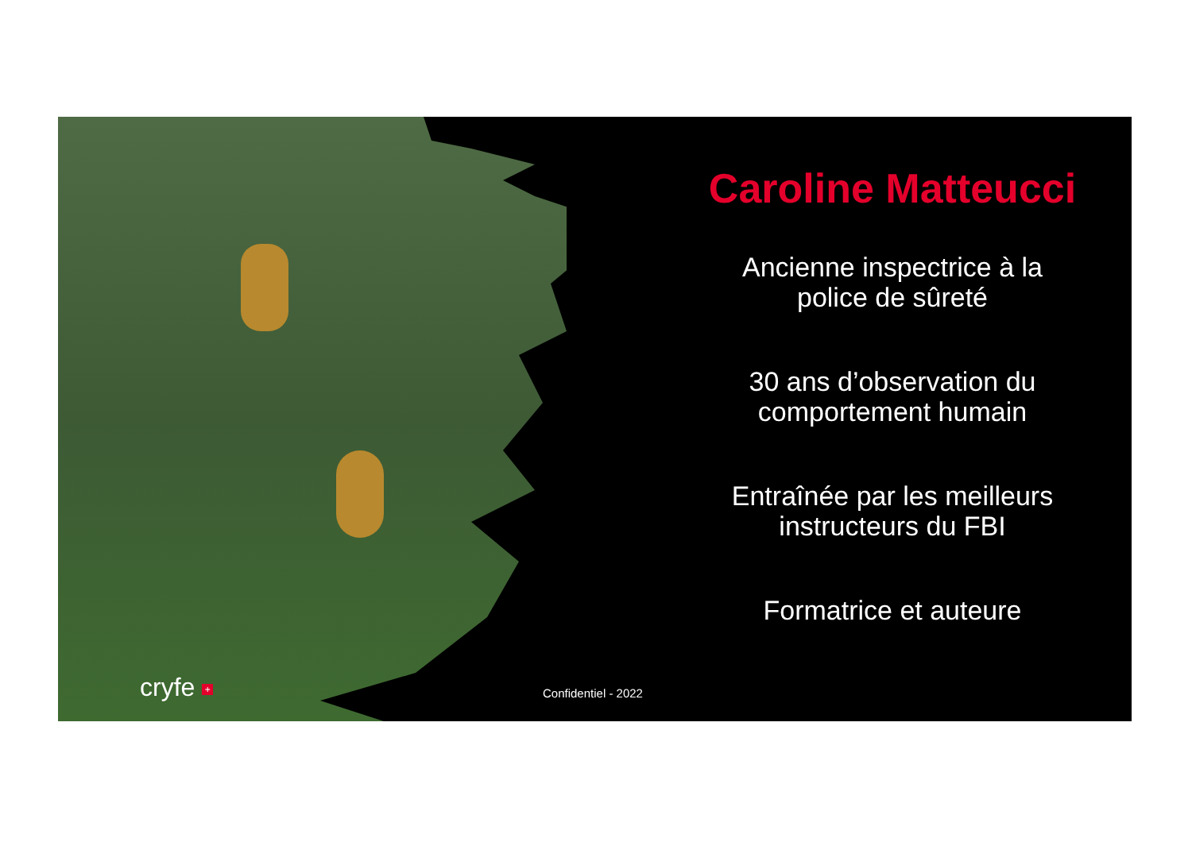cryfe + Confidentiel - 2022
Caroline Matteucci
Ancienne inspectrice à la
police de sûreté
30 ans d’observation du
comportement humain
Entraînée par les meilleurs
instructeurs du FBI
Formatrice et auteure